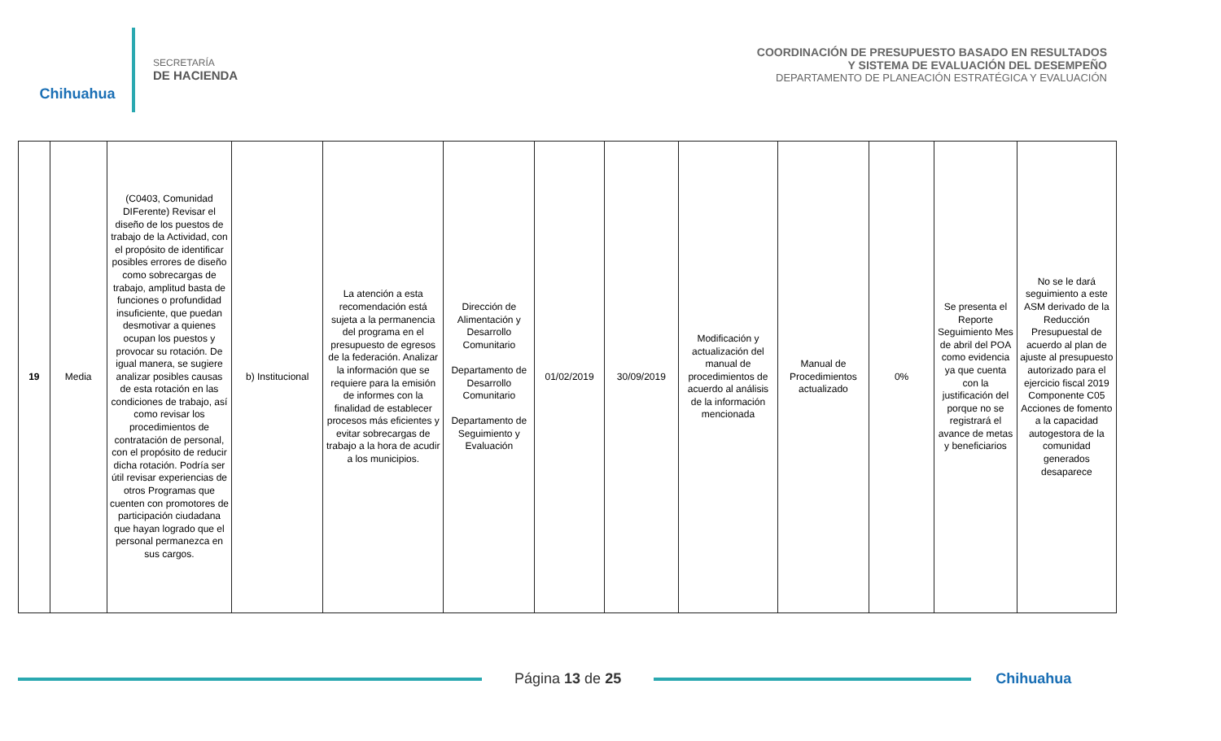Chihuahua
SECRETARÍA
DE HACIENDA
COORDINACIÓN DE PRESUPUESTO BASADO EN RESULTADOS
Y SISTEMA DE EVALUACIÓN DEL DESEMPEÑO
DEPARTAMENTO DE PLANEACIÓN ESTRATÉGICA Y EVALUACIÓN
| 19 | Media | (C0403, Comunidad DIFerente) Revisar el diseño de los puestos de trabajo de la Actividad, con el propósito de identificar posibles errores de diseño como sobrecargas de trabajo, amplitud basta de funciones o profundidad insuficiente, que puedan desmotivar a quienes ocupan los puestos y provocar su rotación. De igual manera, se sugiere analizar posibles causas de esta rotación en las condiciones de trabajo, así como revisar los procedimientos de contratación de personal, con el propósito de reducir dicha rotación. Podría ser útil revisar experiencias de otros Programas que cuenten con promotores de participación ciudadana que hayan logrado que el personal permanezca en sus cargos. | b) Institucional | La atención a esta recomendación está sujeta a la permanencia del programa en el presupuesto de egresos de la federación. Analizar la información que se requiere para la emisión de informes con la finalidad de establecer procesos más eficientes y evitar sobrecargas de trabajo a la hora de acudir a los municipios. | Dirección de Alimentación y Desarrollo Comunitario Departamento de Desarrollo Comunitario Departamento de Seguimiento y Evaluación | 01/02/2019 | 30/09/2019 | Modificación y actualización del manual de procedimientos de acuerdo al análisis de la información mencionada | Manual de Procedimientos actualizado | 0% | Se presenta el Reporte Seguimiento Mes de abril del POA como evidencia ya que cuenta con la justificación del porque no se registrará el avance de metas y beneficiarios | No se le dará seguimiento a este ASM derivado de la Reducción Presupuestal de acuerdo al plan de ajuste al presupuesto autorizado para el ejercicio fiscal 2019 Componente C05 Acciones de fomento a la capacidad autogestora de la comunidad generados desaparece |
Página 13 de 25 Chihuahua